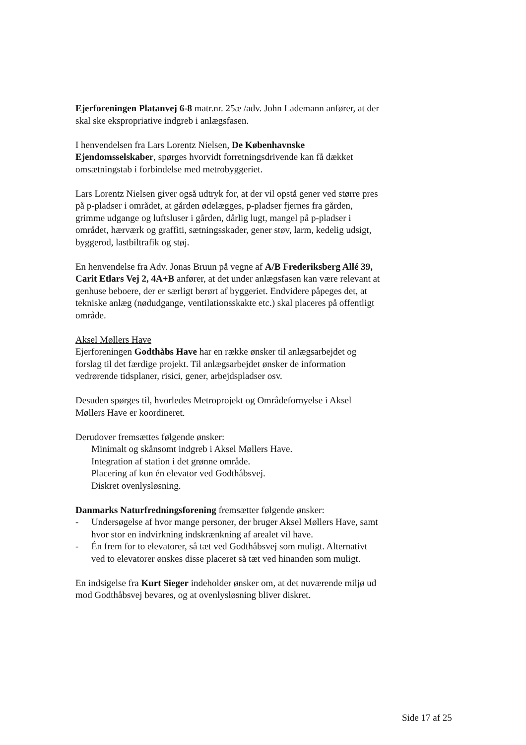Ejerforeningen Platanvej 6-8 matr.nr. 25æ /adv. John Lademann anfører, at der skal ske ekspropriative indgreb i anlægsfasen.
I henvendelsen fra Lars Lorentz Nielsen, De Københavnske Ejendomsselskaber, spørges hvorvidt forretningsdrivende kan få dækket omsætningstab i forbindelse med metrobyggeriet.
Lars Lorentz Nielsen giver også udtryk for, at der vil opstå gener ved større pres på p-pladser i området, at gården ødelægges, p-pladser fjernes fra gården, grimme udgange og luftsluser i gården, dårlig lugt, mangel på p-pladser i området, hærværk og graffiti, sætningsskader, gener støv, larm, kedelig udsigt, byggerod, lastbiltrafik og støj.
En henvendelse fra Adv. Jonas Bruun på vegne af A/B Frederiksberg Allé 39, Carit Etlars Vej 2, 4A+B anfører, at det under anlægsfasen kan være relevant at genhuse beboere, der er særligt berørt af byggeriet. Endvidere påpeges det, at tekniske anlæg (nødudgange, ventilationsskakte etc.) skal placeres på offentligt område.
Aksel Møllers Have
Ejerforeningen Godthåbs Have har en række ønsker til anlægsarbejdet og forslag til det færdige projekt. Til anlægsarbejdet ønsker de information vedrørende tidsplaner, risici, gener, arbejdspladser osv.
Desuden spørges til, hvorledes Metroprojekt og Områdefornyelse i Aksel Møllers Have er koordineret.
Derudover fremsættes følgende ønsker:
Minimalt og skånsomt indgreb i Aksel Møllers Have.
Integration af station i det grønne område.
Placering af kun én elevator ved Godthåbsvej.
Diskret ovenlysløsning.
Danmarks Naturfredningsforening fremsætter følgende ønsker:
- Undersøgelse af hvor mange personer, der bruger Aksel Møllers Have, samt hvor stor en indvirkning indskrænkning af arealet vil have.
- Én frem for to elevatorer, så tæt ved Godthåbsvej som muligt. Alternativt ved to elevatorer ønskes disse placeret så tæt ved hinanden som muligt.
En indsigelse fra Kurt Sieger indeholder ønsker om, at det nuværende miljø ud mod Godthåbsvej bevares, og at ovenlysløsning bliver diskret.
Side 17 af 25